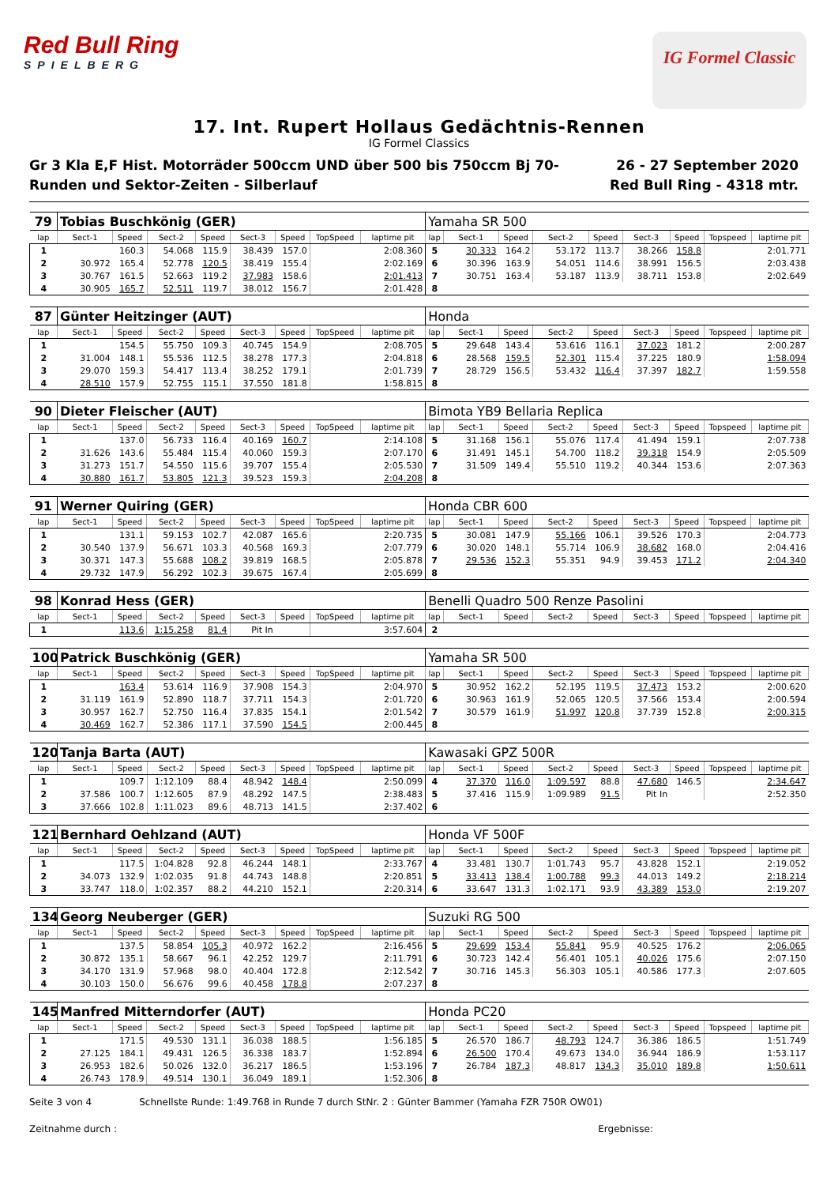Red Bull Ring
SPIELBERG
IG Formel Classic
17. Int. Rupert Hollaus Gedächtnis-Rennen
IG Formel Classics
Gr 3 Kla E,F Hist. Motorräder 500ccm UND über 500 bis 750ccm Bj 70-
Runden und Sektor-Zeiten - Silberlauf
26 - 27 September 2020
Red Bull Ring - 4318 mtr.
| 79 | Tobias Buschkönig (GER) | | | | | | | | Yamaha SR 500 | | | | | | | | |
| lap | Sect-1 | Speed | Sect-2 | Speed | Sect-3 | Speed | TopSpeed | laptime pit | lap | Sect-1 | Speed | Sect-2 | Speed | Sect-3 | Speed | Topspeed | laptime pit |
| 1 | | 160.3 | 54.068 | 115.9 | 38.439 | 157.0 | | 2:08.360 | 5 | 30.333 | 164.2 | 53.172 | 113.7 | 38.266 | 158.8 | | 2:01.771 |
| 2 | 30.972 | 165.4 | 52.778 | 120.5 | 38.419 | 155.4 | | 2:02.169 | 6 | 30.396 | 163.9 | 54.051 | 114.6 | 38.991 | 156.5 | | 2:03.438 |
| 3 | 30.767 | 161.5 | 52.663 | 119.2 | 37.983 | 158.6 | | 2:01.413 | 7 | 30.751 | 163.4 | 53.187 | 113.9 | 38.711 | 153.8 | | 2:02.649 |
| 4 | 30.905 | 165.7 | 52.511 | 119.7 | 38.012 | 156.7 | | 2:01.428 | 8 | | | | | | | | |
| 87 | Günter Heitzinger (AUT) | | | | | | | | Honda | | | | | | | | |
| lap | Sect-1 | Speed | Sect-2 | Speed | Sect-3 | Speed | TopSpeed | laptime pit | lap | Sect-1 | Speed | Sect-2 | Speed | Sect-3 | Speed | Topspeed | laptime pit |
| 1 | | 154.5 | 55.750 | 109.3 | 40.745 | 154.9 | | 2:08.705 | 5 | 29.648 | 143.4 | 53.616 | 116.1 | 37.023 | 181.2 | | 2:00.287 |
| 2 | 31.004 | 148.1 | 55.536 | 112.5 | 38.278 | 177.3 | | 2:04.818 | 6 | 28.568 | 159.5 | 52.301 | 115.4 | 37.225 | 180.9 | | 1:58.094 |
| 3 | 29.070 | 159.3 | 54.417 | 113.4 | 38.252 | 179.1 | | 2:01.739 | 7 | 28.729 | 156.5 | 53.432 | 116.4 | 37.397 | 182.7 | | 1:59.558 |
| 4 | 28.510 | 157.9 | 52.755 | 115.1 | 37.550 | 181.8 | | 1:58.815 | 8 | | | | | | | | |
| 90 | Dieter Fleischer (AUT) | | | | | | | | Bimota YB9 Bellaria Replica | | | | | | | | |
| lap | Sect-1 | Speed | Sect-2 | Speed | Sect-3 | Speed | TopSpeed | laptime pit | lap | Sect-1 | Speed | Sect-2 | Speed | Sect-3 | Speed | Topspeed | laptime pit |
| 1 | | 137.0 | 56.733 | 116.4 | 40.169 | 160.7 | | 2:14.108 | 5 | 31.168 | 156.1 | 55.076 | 117.4 | 41.494 | 159.1 | | 2:07.738 |
| 2 | 31.626 | 143.6 | 55.484 | 115.4 | 40.060 | 159.3 | | 2:07.170 | 6 | 31.491 | 145.1 | 54.700 | 118.2 | 39.318 | 154.9 | | 2:05.509 |
| 3 | 31.273 | 151.7 | 54.550 | 115.6 | 39.707 | 155.4 | | 2:05.530 | 7 | 31.509 | 149.4 | 55.510 | 119.2 | 40.344 | 153.6 | | 2:07.363 |
| 4 | 30.880 | 161.7 | 53.805 | 121.3 | 39.523 | 159.3 | | 2:04.208 | 8 | | | | | | | | |
| 91 | Werner Quiring (GER) | | | | | | | | Honda CBR 600 | | | | | | | | |
| lap | Sect-1 | Speed | Sect-2 | Speed | Sect-3 | Speed | TopSpeed | laptime pit | lap | Sect-1 | Speed | Sect-2 | Speed | Sect-3 | Speed | Topspeed | laptime pit |
| 1 | | 131.1 | 59.153 | 102.7 | 42.087 | 165.6 | | 2:20.735 | 5 | 30.081 | 147.9 | 55.166 | 106.1 | 39.526 | 170.3 | | 2:04.773 |
| 2 | 30.540 | 137.9 | 56.671 | 103.3 | 40.568 | 169.3 | | 2:07.779 | 6 | 30.020 | 148.1 | 55.714 | 106.9 | 38.682 | 168.0 | | 2:04.416 |
| 3 | 30.371 | 147.3 | 55.688 | 108.2 | 39.819 | 168.5 | | 2:05.878 | 7 | 29.536 | 152.3 | 55.351 | 94.9 | 39.453 | 171.2 | | 2:04.340 |
| 4 | 29.732 | 147.9 | 56.292 | 102.3 | 39.675 | 167.4 | | 2:05.699 | 8 | | | | | | | | |
| 98 | Konrad Hess (GER) | | | | | | | | Benelli Quadro 500 Renze Pasolini | | | | | | | | |
| lap | Sect-1 | Speed | Sect-2 | Speed | Sect-3 | Speed | TopSpeed | laptime pit | lap | Sect-1 | Speed | Sect-2 | Speed | Sect-3 | Speed | Topspeed | laptime pit |
| 1 | | 113.6 | 1:15.258 | 81.4 | Pit In | | | 3:57.604 | 2 | | | | | | | | |
| 100 | Patrick Buschkönig (GER) | | | | | | | | Yamaha SR 500 | | | | | | | | |
| lap | Sect-1 | Speed | Sect-2 | Speed | Sect-3 | Speed | TopSpeed | laptime pit | lap | Sect-1 | Speed | Sect-2 | Speed | Sect-3 | Speed | Topspeed | laptime pit |
| 1 | | 163.4 | 53.614 | 116.9 | 37.908 | 154.3 | | 2:04.970 | 5 | 30.952 | 162.2 | 52.195 | 119.5 | 37.473 | 153.2 | | 2:00.620 |
| 2 | 31.119 | 161.9 | 52.890 | 118.7 | 37.711 | 154.3 | | 2:01.720 | 6 | 30.963 | 161.9 | 52.065 | 120.5 | 37.566 | 153.4 | | 2:00.594 |
| 3 | 30.957 | 162.7 | 52.750 | 116.4 | 37.835 | 154.1 | | 2:01.542 | 7 | 30.579 | 161.9 | 51.997 | 120.8 | 37.739 | 152.8 | | 2:00.315 |
| 4 | 30.469 | 162.7 | 52.386 | 117.1 | 37.590 | 154.5 | | 2:00.445 | 8 | | | | | | | | |
| 120 | Tanja Barta (AUT) | | | | | | | | Kawasaki GPZ 500R | | | | | | | | |
| lap | Sect-1 | Speed | Sect-2 | Speed | Sect-3 | Speed | TopSpeed | laptime pit | lap | Sect-1 | Speed | Sect-2 | Speed | Sect-3 | Speed | Topspeed | laptime pit |
| 1 | | 109.7 | 1:12.109 | 88.4 | 48.942 | 148.4 | | 2:50.099 | 4 | 37.370 | 116.0 | 1:09.597 | 88.8 | 47.680 | 146.5 | | 2:34.647 |
| 2 | 37.586 | 100.7 | 1:12.605 | 87.9 | 48.292 | 147.5 | | 2:38.483 | 5 | 37.416 | 115.9 | 1:09.989 | 91.5 | Pit In | | | 2:52.350 |
| 3 | 37.666 | 102.8 | 1:11.023 | 89.6 | 48.713 | 141.5 | | 2:37.402 | 6 | | | | | | | | |
| 121 | Bernhard Oehlzand (AUT) | | | | | | | | Honda VF 500F | | | | | | | | |
| lap | Sect-1 | Speed | Sect-2 | Speed | Sect-3 | Speed | TopSpeed | laptime pit | lap | Sect-1 | Speed | Sect-2 | Speed | Sect-3 | Speed | Topspeed | laptime pit |
| 1 | | 117.5 | 1:04.828 | 92.8 | 46.244 | 148.1 | | 2:33.767 | 4 | 33.481 | 130.7 | 1:01.743 | 95.7 | 43.828 | 152.1 | | 2:19.052 |
| 2 | 34.073 | 132.9 | 1:02.035 | 91.8 | 44.743 | 148.8 | | 2:20.851 | 5 | 33.413 | 138.4 | 1:00.788 | 99.3 | 44.013 | 149.2 | | 2:18.214 |
| 3 | 33.747 | 118.0 | 1:02.357 | 88.2 | 44.210 | 152.1 | | 2:20.314 | 6 | 33.647 | 131.3 | 1:02.171 | 93.9 | 43.389 | 153.0 | | 2:19.207 |
| 134 | Georg Neuberger (GER) | | | | | | | | Suzuki RG 500 | | | | | | | | |
| lap | Sect-1 | Speed | Sect-2 | Speed | Sect-3 | Speed | TopSpeed | laptime pit | lap | Sect-1 | Speed | Sect-2 | Speed | Sect-3 | Speed | Topspeed | laptime pit |
| 1 | | 137.5 | 58.854 | 105.3 | 40.972 | 162.2 | | 2:16.456 | 5 | 29.699 | 153.4 | 55.841 | 95.9 | 40.525 | 176.2 | | 2:06.065 |
| 2 | 30.872 | 135.1 | 58.667 | 96.1 | 42.252 | 129.7 | | 2:11.791 | 6 | 30.723 | 142.4 | 56.401 | 105.1 | 40.026 | 175.6 | | 2:07.150 |
| 3 | 34.170 | 131.9 | 57.968 | 98.0 | 40.404 | 172.8 | | 2:12.542 | 7 | 30.716 | 145.3 | 56.303 | 105.1 | 40.586 | 177.3 | | 2:07.605 |
| 4 | 30.103 | 150.0 | 56.676 | 99.6 | 40.458 | 178.8 | | 2:07.237 | 8 | | | | | | | | |
| 145 | Manfred Mitterndorfer (AUT) | | | | | | | | Honda PC20 | | | | | | | | |
| lap | Sect-1 | Speed | Sect-2 | Speed | Sect-3 | Speed | TopSpeed | laptime pit | lap | Sect-1 | Speed | Sect-2 | Speed | Sect-3 | Speed | Topspeed | laptime pit |
| 1 | | 171.5 | 49.530 | 131.1 | 36.038 | 188.5 | | 1:56.185 | 5 | 26.570 | 186.7 | 48.793 | 124.7 | 36.386 | 186.5 | | 1:51.749 |
| 2 | 27.125 | 184.1 | 49.431 | 126.5 | 36.338 | 183.7 | | 1:52.894 | 6 | 26.500 | 170.4 | 49.673 | 134.0 | 36.944 | 186.9 | | 1:53.117 |
| 3 | 26.953 | 182.6 | 50.026 | 132.0 | 36.217 | 186.5 | | 1:53.196 | 7 | 26.784 | 187.3 | 48.817 | 134.3 | 35.010 | 189.8 | | 1:50.611 |
| 4 | 26.743 | 178.9 | 49.514 | 130.1 | 36.049 | 189.1 | | 1:52.306 | 8 | | | | | | | | |
Seite 3 von 4 Schnellste Runde: 1:49.768 in Runde 7 durch StNr. 2 : Günter Bammer (Yamaha FZR 750R OW01)
Zeitnahme durch : Ergebnisse: